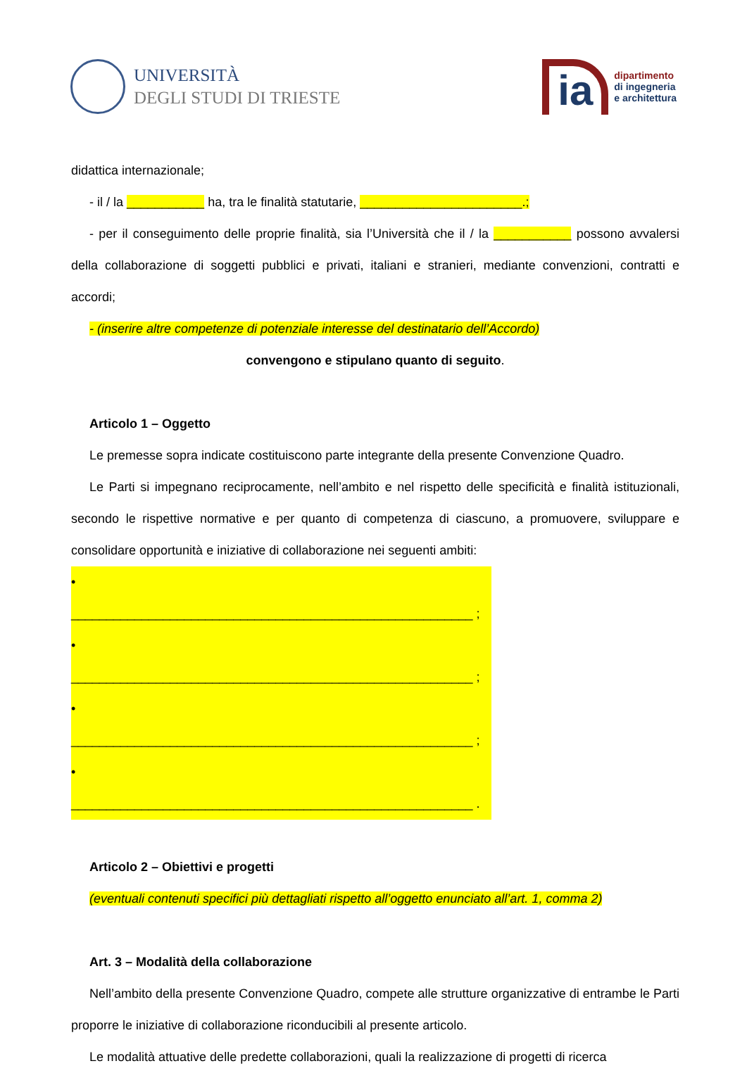UNIVERSITÀ
DEGLI STUDI DI TRIESTE
ia
dipartimento
di ingegneria
e architettura
didattica internazionale;
- il / la ___________ ha, tra le finalità statutarie, _______________________.;
- per il conseguimento delle proprie finalità, sia l’Università che il / la ___________ possono avvalersi della collaborazione di soggetti pubblici e privati, italiani e stranieri, mediante convenzioni, contratti e accordi;
- (inserire altre competenze di potenziale interesse del destinatario dell’Accordo)
convengono e stipulano quanto di seguito.
Articolo 1 – Oggetto
Le premesse sopra indicate costituiscono parte integrante della presente Convenzione Quadro.
Le Parti si impegnano reciprocamente, nell’ambito e nel rispetto delle specificità e finalità istituzionali, secondo le rispettive normative e per quanto di competenza di ciascuno, a promuovere, sviluppare e consolidare opportunità e iniziative di collaborazione nei seguenti ambiti:
• _________________________________________________________ ;
• _________________________________________________________ ;
• _________________________________________________________ ;
• _________________________________________________________ .
Articolo 2 – Obiettivi e progetti
(eventuali contenuti specifici più dettagliati rispetto all’oggetto enunciato all’art. 1, comma 2)
Art. 3 – Modalità della collaborazione
Nell’ambito della presente Convenzione Quadro, compete alle strutture organizzative di entrambe le Parti proporre le iniziative di collaborazione riconducibili al presente articolo.
Le modalità attuative delle predette collaborazioni, quali la realizzazione di progetti di ricerca